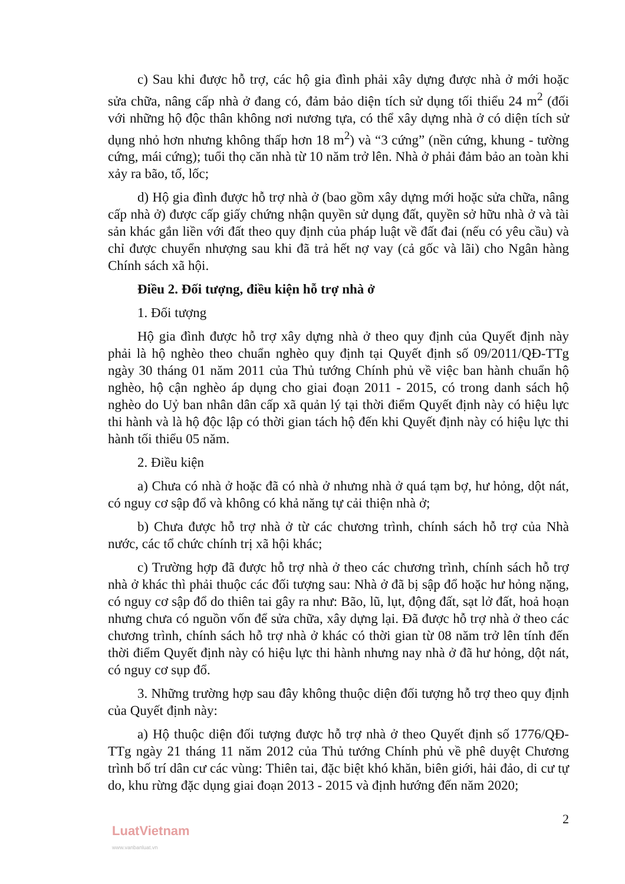c) Sau khi được hỗ trợ, các hộ gia đình phải xây dựng được nhà ở mới hoặc sửa chữa, nâng cấp nhà ở đang có, đảm bảo diện tích sử dụng tối thiểu 24 m<sup>2</sup> (đối với những hộ độc thân không nơi nương tựa, có thể xây dựng nhà ở có diện tích sử dụng nhỏ hơn nhưng không thấp hơn 18 m<sup>2</sup>) và “3 cứng” (nền cứng, khung - tường cứng, mái cứng); tuổi thọ căn nhà từ 10 năm trở lên. Nhà ở phải đảm bảo an toàn khi xảy ra bão, tố, lốc;
d) Hộ gia đình được hỗ trợ nhà ở (bao gồm xây dựng mới hoặc sửa chữa, nâng cấp nhà ở) được cấp giấy chứng nhận quyền sử dụng đất, quyền sở hữu nhà ở và tài sản khác gắn liền với đất theo quy định của pháp luật về đất đai (nếu có yêu cầu) và chỉ được chuyển nhượng sau khi đã trả hết nợ vay (cả gốc và lãi) cho Ngân hàng Chính sách xã hội.
Điều 2. Đối tượng, điều kiện hỗ trợ nhà ở
1. Đối tượng
Hộ gia đình được hỗ trợ xây dựng nhà ở theo quy định của Quyết định này phải là hộ nghèo theo chuẩn nghèo quy định tại Quyết định số 09/2011/QĐ-TTg ngày 30 tháng 01 năm 2011 của Thủ tướng Chính phủ về việc ban hành chuẩn hộ nghèo, hộ cận nghèo áp dụng cho giai đoạn 2011 - 2015, có trong danh sách hộ nghèo do Uỷ ban nhân dân cấp xã quản lý tại thời điểm Quyết định này có hiệu lực thi hành và là hộ độc lập có thời gian tách hộ đến khi Quyết định này có hiệu lực thi hành tối thiểu 05 năm.
2. Điều kiện
a) Chưa có nhà ở hoặc đã có nhà ở nhưng nhà ở quá tạm bợ, hư hỏng, dột nát, có nguy cơ sập đổ và không có khả năng tự cải thiện nhà ở;
b) Chưa được hỗ trợ nhà ở từ các chương trình, chính sách hỗ trợ của Nhà nước, các tổ chức chính trị xã hội khác;
c) Trường hợp đã được hỗ trợ nhà ở theo các chương trình, chính sách hỗ trợ nhà ở khác thì phải thuộc các đối tượng sau: Nhà ở đã bị sập đổ hoặc hư hỏng nặng, có nguy cơ sập đổ do thiên tai gây ra như: Bão, lũ, lụt, động đất, sạt lở đất, hoả hoạn nhưng chưa có nguồn vốn để sửa chữa, xây dựng lại. Đã được hỗ trợ nhà ở theo các chương trình, chính sách hỗ trợ nhà ở khác có thời gian từ 08 năm trở lên tính đến thời điểm Quyết định này có hiệu lực thi hành nhưng nay nhà ở đã hư hỏng, dột nát, có nguy cơ sụp đổ.
3. Những trường hợp sau đây không thuộc diện đối tượng hỗ trợ theo quy định của Quyết định này:
a) Hộ thuộc diện đối tượng được hỗ trợ nhà ở theo Quyết định số 1776/QĐ-TTg ngày 21 tháng 11 năm 2012 của Thủ tướng Chính phủ về phê duyệt Chương trình bố trí dân cư các vùng: Thiên tai, đặc biệt khó khăn, biên giới, hải đảo, di cư tự do, khu rừng đặc dụng giai đoạn 2013 - 2015 và định hướng đến năm 2020;
2
LuatVietnam
www.vanbanluat.vn